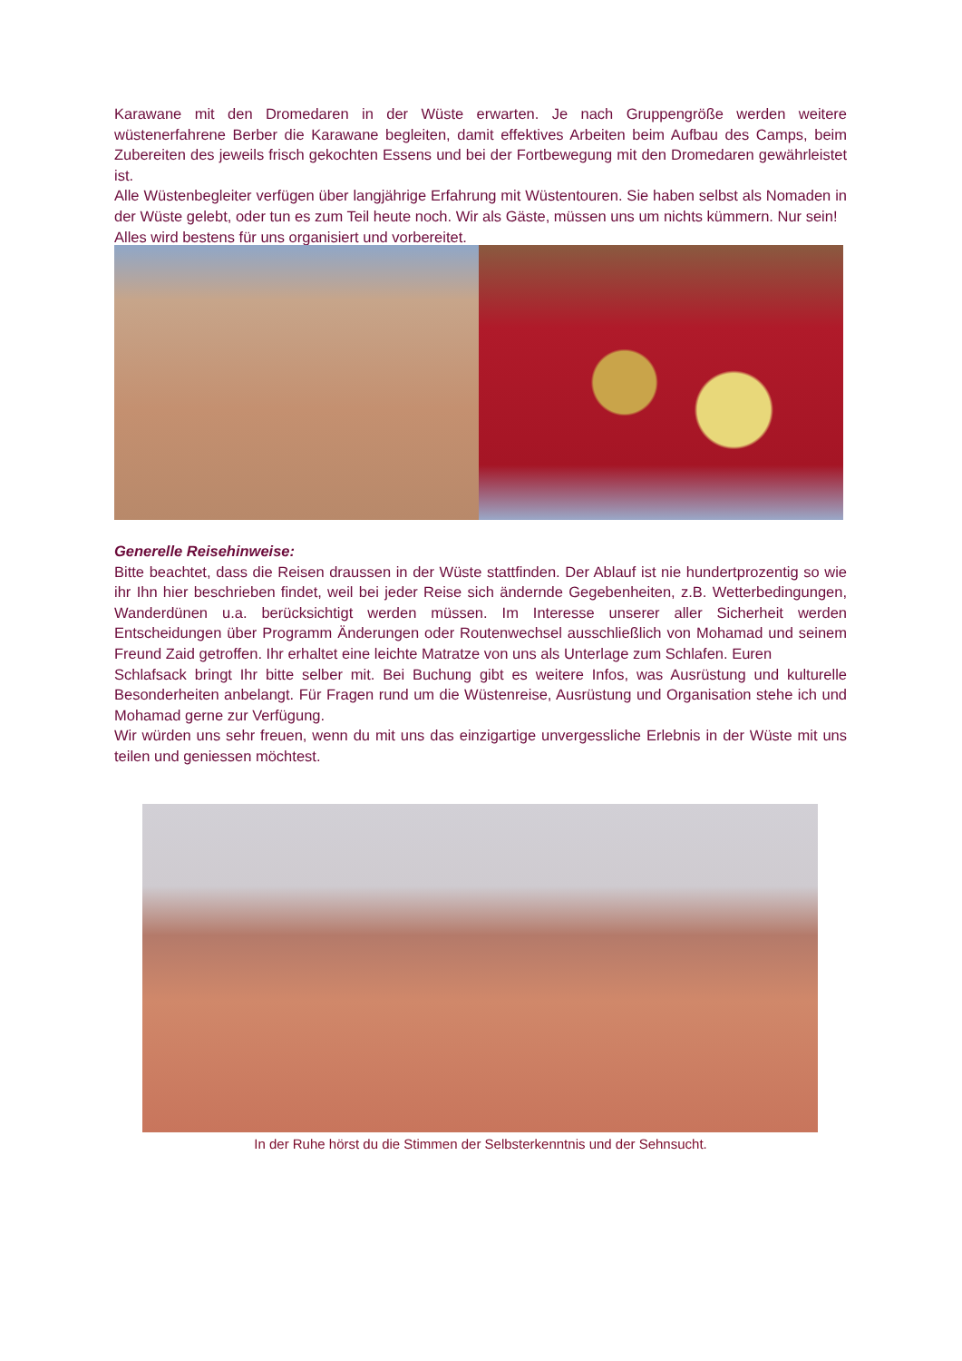Karawane mit den Dromedaren in der Wüste erwarten. Je nach Gruppengröße werden weitere wüstenerfahrene Berber die Karawane begleiten, damit effektives Arbeiten beim Aufbau des Camps, beim Zubereiten des jeweils frisch gekochten Essens und bei der Fortbewegung mit den Dromedaren gewährleistet ist.
Alle Wüstenbegleiter verfügen über langjährige Erfahrung mit Wüstentouren. Sie haben selbst als Nomaden in der Wüste gelebt, oder tun es zum Teil heute noch. Wir als Gäste, müssen uns um nichts kümmern. Nur sein!
Alles wird bestens für uns organisiert und vorbereitet.
Generelle Reisehinweise:
Bitte beachtet, dass die Reisen draussen in der Wüste stattfinden. Der Ablauf ist nie hundertprozentig so wie ihr Ihn hier beschrieben findet, weil bei jeder Reise sich ändernde Gegebenheiten, z.B. Wetterbedingungen, Wanderdünen u.a. berücksichtigt werden müssen. Im Interesse unserer aller Sicherheit werden Entscheidungen über Programm Änderungen oder Routenwechsel ausschließlich von Mohamad und seinem Freund Zaid getroffen. Ihr erhaltet eine leichte Matratze von uns als Unterlage zum Schlafen. Euren
Schlafsack bringt Ihr bitte selber mit. Bei Buchung gibt es weitere Infos, was Ausrüstung und kulturelle Besonderheiten anbelangt. Für Fragen rund um die Wüstenreise, Ausrüstung und Organisation stehe ich und Mohamad gerne zur Verfügung.
Wir würden uns sehr freuen, wenn du mit uns das einzigartige unvergessliche Erlebnis in der Wüste mit uns teilen und geniessen möchtest.
In der Ruhe hörst du die Stimmen der Selbsterkenntnis und der Sehnsucht.